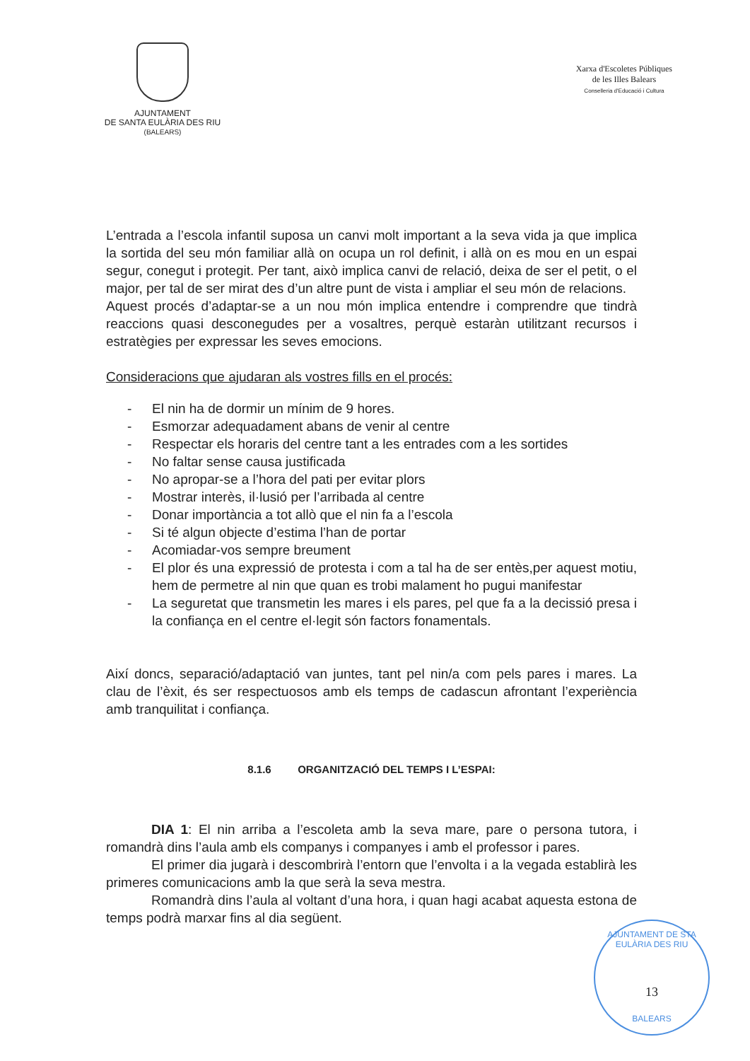AJUNTAMENT
DE SANTA EULÀRIA DES RIU
(BALEARS)
Xarxa d'Escoletes Públiques
de les Illes Balears
Conselleria d'Educació i Cultura
L’entrada a l’escola infantil suposa un canvi molt important a la seva vida ja que implica la sortida del seu món familiar allà on ocupa un rol definit, i allà on es mou en un espai segur, conegut i protegit. Per tant, això implica canvi de relació, deixa de ser el petit, o el major, per tal de ser mirat des d’un altre punt de vista i ampliar el seu món de relacions.
Aquest procés d’adaptar-se a un nou món implica entendre i comprendre que tindrà reaccions quasi desconegudes per a vosaltres, perquè estaràn utilitzant recursos i estratègies per expressar les seves emocions.
Consideracions que ajudaran als vostres fills en el procés:
- El nin ha de dormir un mínim de 9 hores.
- Esmorzar adequadament abans de venir al centre
- Respectar els horaris del centre tant a les entrades com a les sortides
- No faltar sense causa justificada
- No apropar-se a l’hora del pati per evitar plors
- Mostrar interès, il·lusió per l’arribada al centre
- Donar importància a tot allò que el nin fa a l’escola
- Si té algun objecte d’estima l’han de portar
- Acomiadar-vos sempre breument
- El plor és una expressió de protesta i com a tal ha de ser entès,per aquest motiu, hem de permetre al nin que quan es trobi malament ho pugui manifestar
- La seguretat que transmetin les mares i els pares, pel que fa a la decissió presa i la confiança en el centre el·legit són factors fonamentals.
Així doncs, separació/adaptació van juntes, tant pel nin/a com pels pares i mares. La clau de l’èxit, és ser respectuosos amb els temps de cadascun afrontant l’experiència amb tranquilitat i confiança.
8.1.6 ORGANITZACIÓ DEL TEMPS I L’ESPAI:
DIA 1: El nin arriba a l’escoleta amb la seva mare, pare o persona tutora, i romandrà dins l’aula amb els companys i companyes i amb el professor i pares.
El primer dia jugarà i descombrirà l’entorn que l’envolta i a la vegada establirà les primeres comunicacions amb la que serà la seva mestra.
Romandrà dins l’aula al voltant d’una hora, i quan hagi acabat aquesta estona de temps podrà marxar fins al dia següent.
AJUNTAMENT DE STA EULÀRIA DES RIU
13
BALEARS